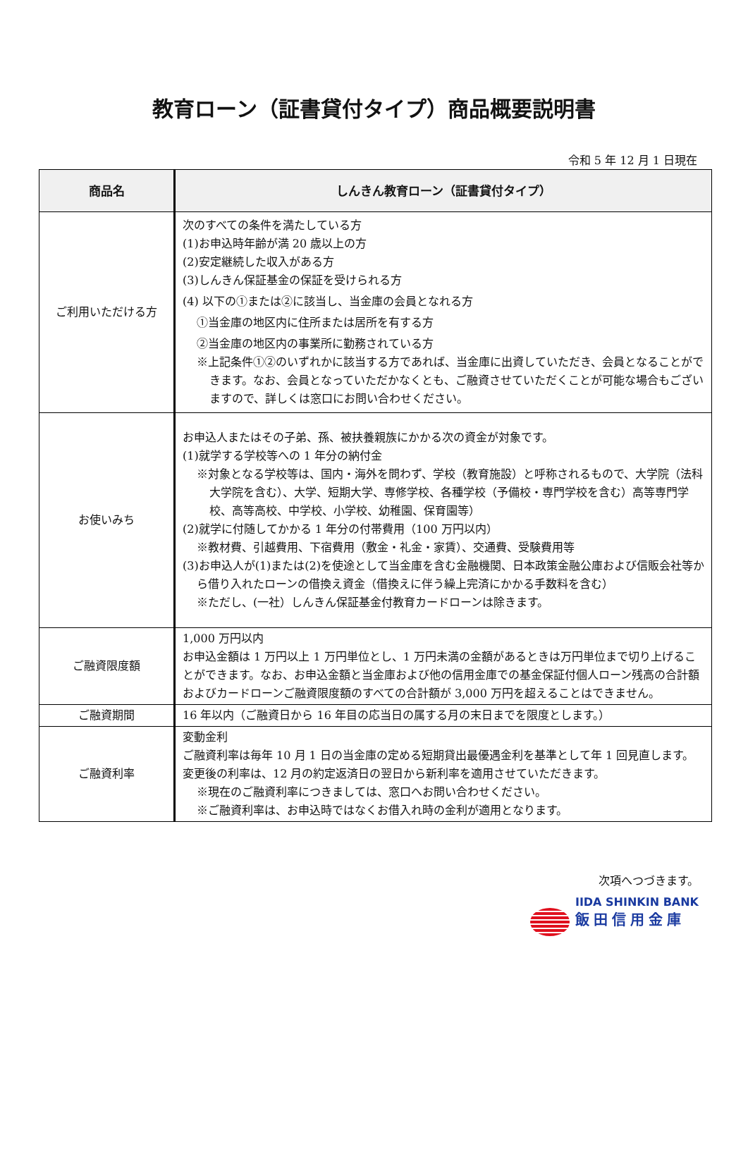教育ローン（証書貸付タイプ）商品概要説明書
令和 5 年 12 月 1 日現在
| 商品名 | しんきん教育ローン（証書貸付タイプ） |
| --- | --- |
| ご利用いただける方 | 次のすべての条件を満たしている方 (1)お申込時年齢が満 20 歳以上の方 (2)安定継続した収入がある方 (3)しんきん保証基金の保証を受けられる方 (4) 以下の①または②に該当し、当金庫の会員となれる方 ①当金庫の地区内に住所または居所を有する方 ②当金庫の地区内の事業所に勤務されている方 ※上記条件①②のいずれかに該当する方であれば、当金庫に出資していただき、会員となることができます。なお、会員となっていただかなくとも、ご融資させていただくことが可能な場合もございますので、詳しくは窓口にお問い合わせください。 |
| お使いみち | お申込人またはその子弟、孫、被扶養親族にかかる次の資金が対象です。 (1)就学する学校等への 1 年分の納付金 ※対象となる学校等は、国内・海外を問わず、学校（教育施設）と呼称されるもので、大学院（法科大学院を含む）、大学、短期大学、専修学校、各種学校（予備校・専門学校を含む）高等専門学校、高等高校、中学校、小学校、幼稚園、保育園等） (2)就学に付随してかかる 1 年分の付帯費用（100 万円以内） ※教材費、引越費用、下宿費用（敷金・礼金・家賃）、交通費、受験費用等 (3)お申込人が(1)または(2)を使途として当金庫を含む金融機関、日本政策金融公庫および信販会社等から借り入れたローンの借換え資金（借換えに伴う繰上完済にかかる手数料を含む） ※ただし、(一社）しんきん保証基金付教育カードローンは除きます。 |
| ご融資限度額 | 1,000 万円以内 お申込金額は 1 万円以上 1 万円単位とし、1 万円未満の金額があるときは万円単位まで切り上げることができます。なお、お申込金額と当金庫および他の信用金庫での基金保証付個人ローン残高の合計額およびカードローンご融資限度額のすべての合計額が 3,000 万円を超えることはできません。 |
| ご融資期間 | 16 年以内（ご融資日から 16 年目の応当日の属する月の末日までを限度とします。） |
| ご融資利率 | 変動金利 ご融資利率は毎年 10 月 1 日の当金庫の定める短期貸出最優遇金利を基準として年 1 回見直します。変更後の利率は、12 月の約定返済日の翌日から新利率を適用させていただきます。 ※現在のご融資利率につきましては、窓口へお問い合わせください。 ※ご融資利率は、お申込時ではなくお借入れ時の金利が適用となります。 |
次項へつづきます。
IIDA SHINKIN BANK
飯田信用金庫